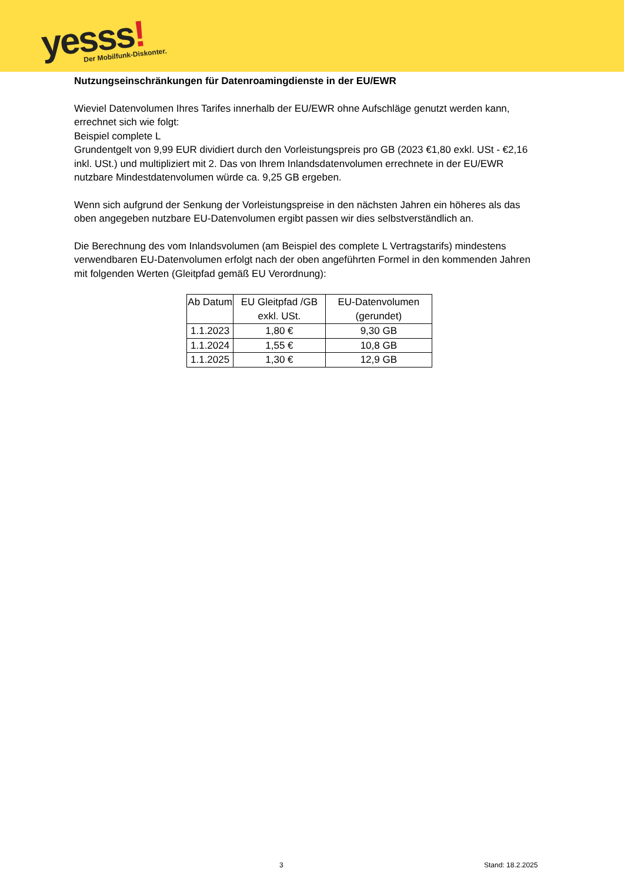yesss!
Der Mobilfunk-Diskonter.
Nutzungseinschränkungen für Datenroamingdienste in der EU/EWR
Wieviel Datenvolumen Ihres Tarifes innerhalb der EU/EWR ohne Aufschläge genutzt werden kann, errechnet sich wie folgt:
Beispiel complete L
Grundentgelt von 9,99 EUR dividiert durch den Vorleistungspreis pro GB (2023 €1,80 exkl. USt - €2,16 inkl. USt.) und multipliziert mit 2. Das von Ihrem Inlandsdatenvolumen errechnete in der EU/EWR nutzbare Mindestdatenvolumen würde ca. 9,25 GB ergeben.
Wenn sich aufgrund der Senkung der Vorleistungspreise in den nächsten Jahren ein höheres als das oben angegeben nutzbare EU-Datenvolumen ergibt passen wir dies selbstverständlich an.
Die Berechnung des vom Inlandsvolumen (am Beispiel des complete L Vertragstarifs) mindestens verwendbaren EU-Datenvolumen erfolgt nach der oben angeführten Formel in den kommenden Jahren mit folgenden Werten (Gleitpfad gemäß EU Verordnung):
| Ab Datum | EU Gleitpfad /GB exkl. USt. | EU-Datenvolumen (gerundet) |
| --- | --- | --- |
| 1.1.2023 | 1,80 € | 9,30 GB |
| 1.1.2024 | 1,55 € | 10,8 GB |
| 1.1.2025 | 1,30 € | 12,9 GB |
3 Stand: 18.2.2025